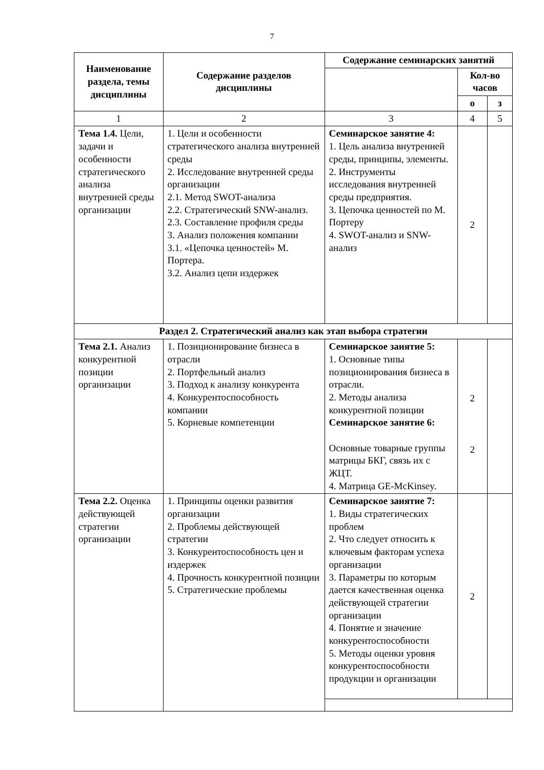7
| Наименование раздела, темы дисциплины | Содержание разделов дисциплины | Содержание семинарских занятий | | |
| --- | --- | --- | --- | --- |
| | | | Кол-во часов | |
| | | | о | з |
| 1 | 2 | 3 | 4 | 5 |
| Тема 1.4. Цели, задачи и особенности стратегического анализа внутренней среды организации | 1. Цели и особенности стратегического анализа внутренней среды 2. Исследование внутренней среды организации 2.1. Метод SWOT-анализа 2.2. Стратегический SNW-анализ. 2.3. Составление профиля среды 3. Анализ положения компании 3.1. «Цепочка ценностей» М. Портера. 3.2. Анализ цепи издержек | Семинарское занятие 4: 1. Цель анализа внутренней среды, принципы, элементы. 2. Инструменты исследования внутренней среды предприятия. 3. Цепочка ценностей по М. Портеру 4. SWOT-анализ и SNW-анализ | 2 | |
| Раздел 2. Стратегический анализ как этап выбора стратегии | | | | |
| Тема 2.1. Анализ конкурентной позиции организации | 1. Позиционирование бизнеса в отрасли 2. Портфельный анализ 3. Подход к анализу конкурента 4. Конкурентоспособность компании 5. Корневые компетенции | Семинарское занятие 5: 1. Основные типы позиционирования бизнеса в отрасли. 2. Методы анализа конкурентной позиции Семинарское занятие 6: Основные товарные группы матрицы БКГ, связь их с ЖЦТ. 4. Матрица GE-McKinsey. | 2 2 | |
| Тема 2.2. Оценка действующей стратегии организации | 1. Принципы оценки развития организации 2. Проблемы действующей стратегии 3. Конкурентоспособность цен и издержек 4. Прочность конкурентной позиции 5. Стратегические проблемы | Семинарское занятие 7: 1. Виды стратегических проблем 2. Что следует относить к ключевым факторам успеха организации 3. Параметры по которым дается качественная оценка действующей стратегии организации 4. Понятие и значение конкурентоспособности 5. Методы оценки уровня конкурентоспособности продукции и организации | 2 | |